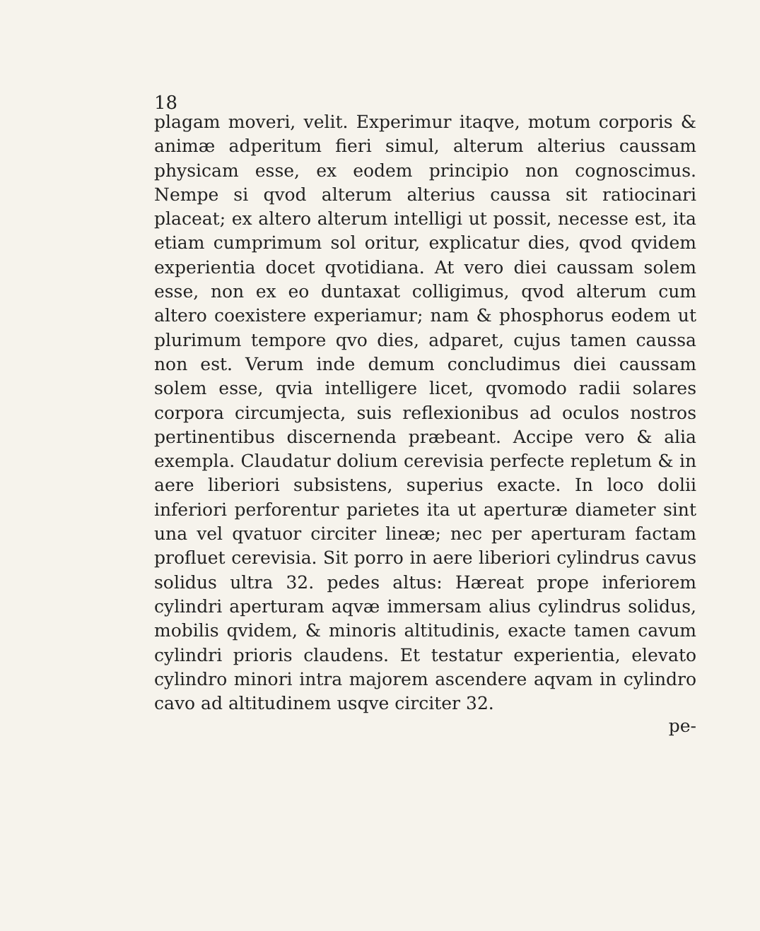18
plagam moveri, velit. Experimur itaqve, motum corporis & animæ adperitum fieri simul, alterum alterius caussam physicam esse, ex eodem principio non cognoscimus. Nempe si qvod alterum alterius caussa sit ratiocinari placeat; ex altero alterum intelligi ut possit, necesse est, ita etiam cumprimum sol oritur, explicatur dies, qvod qvidem experientia docet qvotidiana. At vero diei caussam solem esse, non ex eo duntaxat colligimus, qvod alterum cum altero coexistere experiamur; nam & phosphorus eodem ut plurimum tempore qvo dies, adparet, cujus tamen caussa non est. Verum inde demum concludimus diei caussam solem esse, qvia intelligere licet, qvomodo radii solares corpora circumjecta, suis reflexionibus ad oculos nostros pertinentibus discernenda præbeant. Accipe vero & alia exempla. Claudatur dolium cerevisia perfecte repletum & in aere liberiori subsistens, superius exacte. In loco dolii inferiori perforentur parietes ita ut aperturæ diameter sint una vel qvatuor circiter lineæ; nec per aperturam factam profluet cerevisia. Sit porro in aere liberiori cylindrus cavus solidus ultra 32. pedes altus: Hæreat prope inferiorem cylindri aperturam aqvæ immersam alius cylindrus solidus, mobilis qvidem, & minoris altitudinis, exacte tamen cavum cylindri prioris claudens. Et testatur experientia, elevato cylindro minori intra majorem ascendere aqvam in cylindro cavo ad altitudinem usqve circiter 32.
pe-